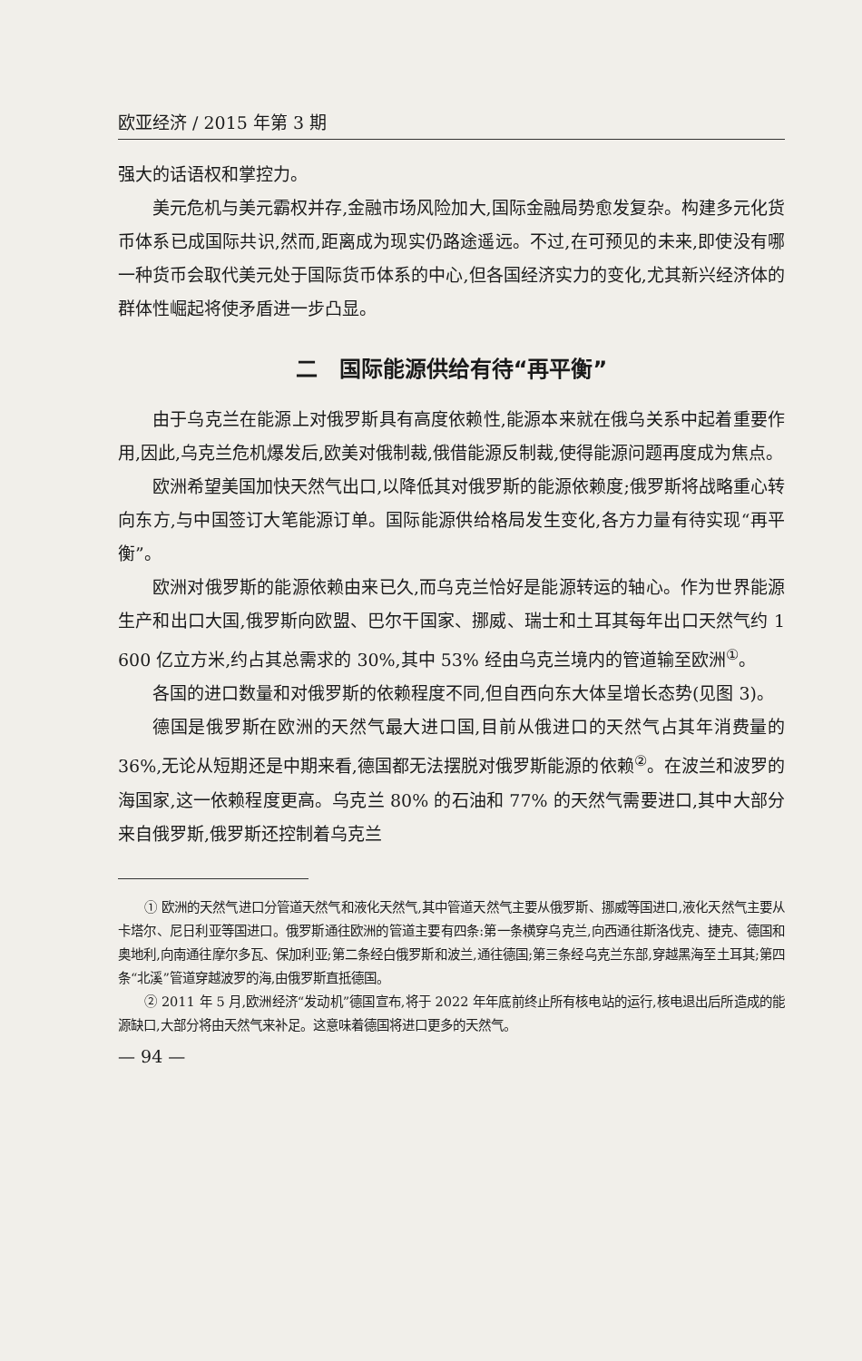欧亚经济 / 2015 年第 3 期
强大的话语权和掌控力。
美元危机与美元霸权并存,金融市场风险加大,国际金融局势愈发复杂。构建多元化货币体系已成国际共识,然而,距离成为现实仍路途遥远。不过,在可预见的未来,即使没有哪一种货币会取代美元处于国际货币体系的中心,但各国经济实力的变化,尤其新兴经济体的群体性崛起将使矛盾进一步凸显。
二　国际能源供给有待“再平衡”
由于乌克兰在能源上对俄罗斯具有高度依赖性,能源本来就在俄乌关系中起着重要作用,因此,乌克兰危机爆发后,欧美对俄制裁,俄借能源反制裁,使得能源问题再度成为焦点。
欧洲希望美国加快天然气出口,以降低其对俄罗斯的能源依赖度;俄罗斯将战略重心转向东方,与中国签订大笔能源订单。国际能源供给格局发生变化,各方力量有待实现“再平衡”。
欧洲对俄罗斯的能源依赖由来已久,而乌克兰恰好是能源转运的轴心。作为世界能源生产和出口大国,俄罗斯向欧盟、巴尔干国家、挪威、瑞士和土耳其每年出口天然气约 1 600 亿立方米,约占其总需求的 30%,其中 53% 经由乌克兰境内的管道输至欧洲<sup>①</sup>。
各国的进口数量和对俄罗斯的依赖程度不同,但自西向东大体呈增长态势(见图 3)。
德国是俄罗斯在欧洲的天然气最大进口国,目前从俄进口的天然气占其年消费量的 36%,无论从短期还是中期来看,德国都无法摆脱对俄罗斯能源的依赖<sup>②</sup>。在波兰和波罗的海国家,这一依赖程度更高。乌克兰 80% 的石油和 77% 的天然气需要进口,其中大部分来自俄罗斯,俄罗斯还控制着乌克兰
① 欧洲的天然气进口分管道天然气和液化天然气,其中管道天然气主要从俄罗斯、挪威等国进口,液化天然气主要从卡塔尔、尼日利亚等国进口。俄罗斯通往欧洲的管道主要有四条:第一条横穿乌克兰,向西通往斯洛伐克、捷克、德国和奥地利,向南通往摩尔多瓦、保加利亚;第二条经白俄罗斯和波兰,通往德国;第三条经乌克兰东部,穿越黑海至土耳其;第四条“北溪”管道穿越波罗的海,由俄罗斯直抵德国。
② 2011 年 5 月,欧洲经济“发动机”德国宣布,将于 2022 年年底前终止所有核电站的运行,核电退出后所造成的能源缺口,大部分将由天然气来补足。这意味着德国将进口更多的天然气。
— 94 —